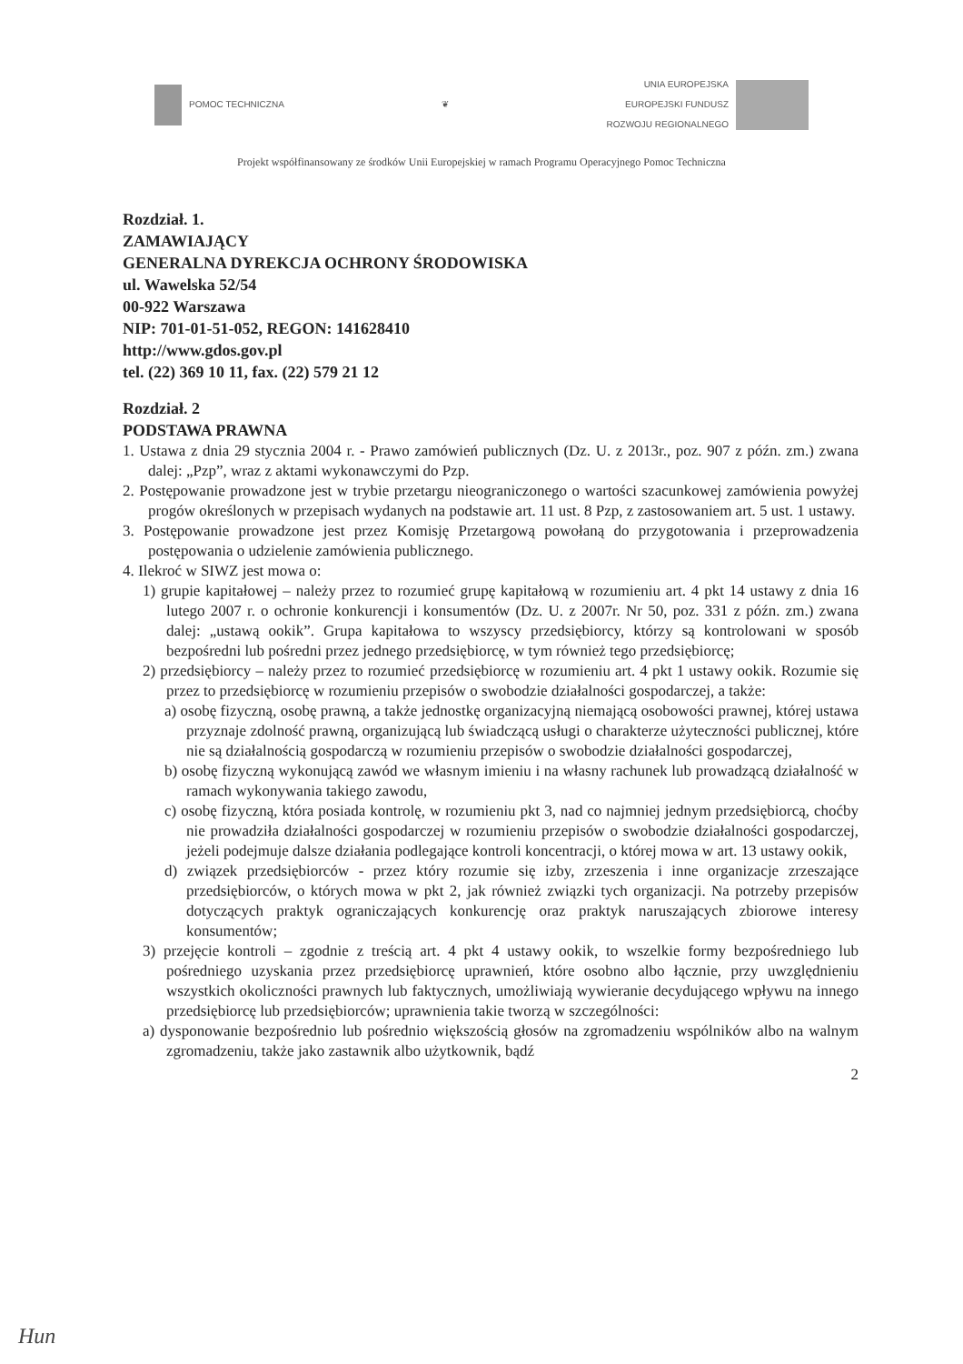POMOC TECHNICZNA ❦
UNIA EUROPEJSKA
EUROPEJSKI FUNDUSZ
ROZWOJU REGIONALNEGO
Projekt współfinansowany ze środków Unii Europejskiej w ramach Programu Operacyjnego Pomoc Techniczna
Rozdział. 1.
ZAMAWIAJĄCY
GENERALNA DYREKCJA OCHRONY ŚRODOWISKA
ul. Wawelska 52/54
00-922 Warszawa
NIP: 701-01-51-052, REGON: 141628410
http://www.gdos.gov.pl
tel. (22) 369 10 11, fax. (22) 579 21 12
Rozdział. 2
PODSTAWA PRAWNA
1. Ustawa z dnia 29 stycznia 2004 r. - Prawo zamówień publicznych (Dz. U. z 2013r., poz. 907 z późn. zm.) zwana dalej: „Pzp”, wraz z aktami wykonawczymi do Pzp.
2. Postępowanie prowadzone jest w trybie przetargu nieograniczonego o wartości szacunkowej zamówienia powyżej progów określonych w przepisach wydanych na podstawie art. 11 ust. 8 Pzp, z zastosowaniem art. 5 ust. 1 ustawy.
3. Postępowanie prowadzone jest przez Komisję Przetargową powołaną do przygotowania i przeprowadzenia postępowania o udzielenie zamówienia publicznego.
4. Ilekroć w SIWZ jest mowa o:
1) grupie kapitałowej – należy przez to rozumieć grupę kapitałową w rozumieniu art. 4 pkt 14 ustawy z dnia 16 lutego 2007 r. o ochronie konkurencji i konsumentów (Dz. U. z 2007r. Nr 50, poz. 331 z późn. zm.) zwana dalej: „ustawą ookik”. Grupa kapitałowa to wszyscy przedsiębiorcy, którzy są kontrolowani w sposób bezpośredni lub pośredni przez jednego przedsiębiorcę, w tym również tego przedsiębiorcę;
2) przedsiębiorcy – należy przez to rozumieć przedsiębiorcę w rozumieniu art. 4 pkt 1 ustawy ookik. Rozumie się przez to przedsiębiorcę w rozumieniu przepisów o swobodzie działalności gospodarczej, a także:
a) osobę fizyczną, osobę prawną, a także jednostkę organizacyjną niemającą osobowości prawnej, której ustawa przyznaje zdolność prawną, organizującą lub świadczącą usługi o charakterze użyteczności publicznej, które nie są działalnością gospodarczą w rozumieniu przepisów o swobodzie działalności gospodarczej,
b) osobę fizyczną wykonującą zawód we własnym imieniu i na własny rachunek lub prowadzącą działalność w ramach wykonywania takiego zawodu,
c) osobę fizyczną, która posiada kontrolę, w rozumieniu pkt 3, nad co najmniej jednym przedsiębiorcą, choćby nie prowadziła działalności gospodarczej w rozumieniu przepisów o swobodzie działalności gospodarczej, jeżeli podejmuje dalsze działania podlegające kontroli koncentracji, o której mowa w art. 13 ustawy ookik,
d) związek przedsiębiorców - przez który rozumie się izby, zrzeszenia i inne organizacje zrzeszające przedsiębiorców, o których mowa w pkt 2, jak również związki tych organizacji. Na potrzeby przepisów dotyczących praktyk ograniczających konkurencję oraz praktyk naruszających zbiorowe interesy konsumentów;
3) przejęcie kontroli – zgodnie z treścią art. 4 pkt 4 ustawy ookik, to wszelkie formy bezpośredniego lub pośredniego uzyskania przez przedsiębiorcę uprawnień, które osobno albo łącznie, przy uwzględnieniu wszystkich okoliczności prawnych lub faktycznych, umożliwiają wywieranie decydującego wpływu na innego przedsiębiorcę lub przedsiębiorców; uprawnienia takie tworzą w szczególności:
a) dysponowanie bezpośrednio lub pośrednio większością głosów na zgromadzeniu wspólników albo na walnym zgromadzeniu, także jako zastawnik albo użytkownik, bądź
2
Hun